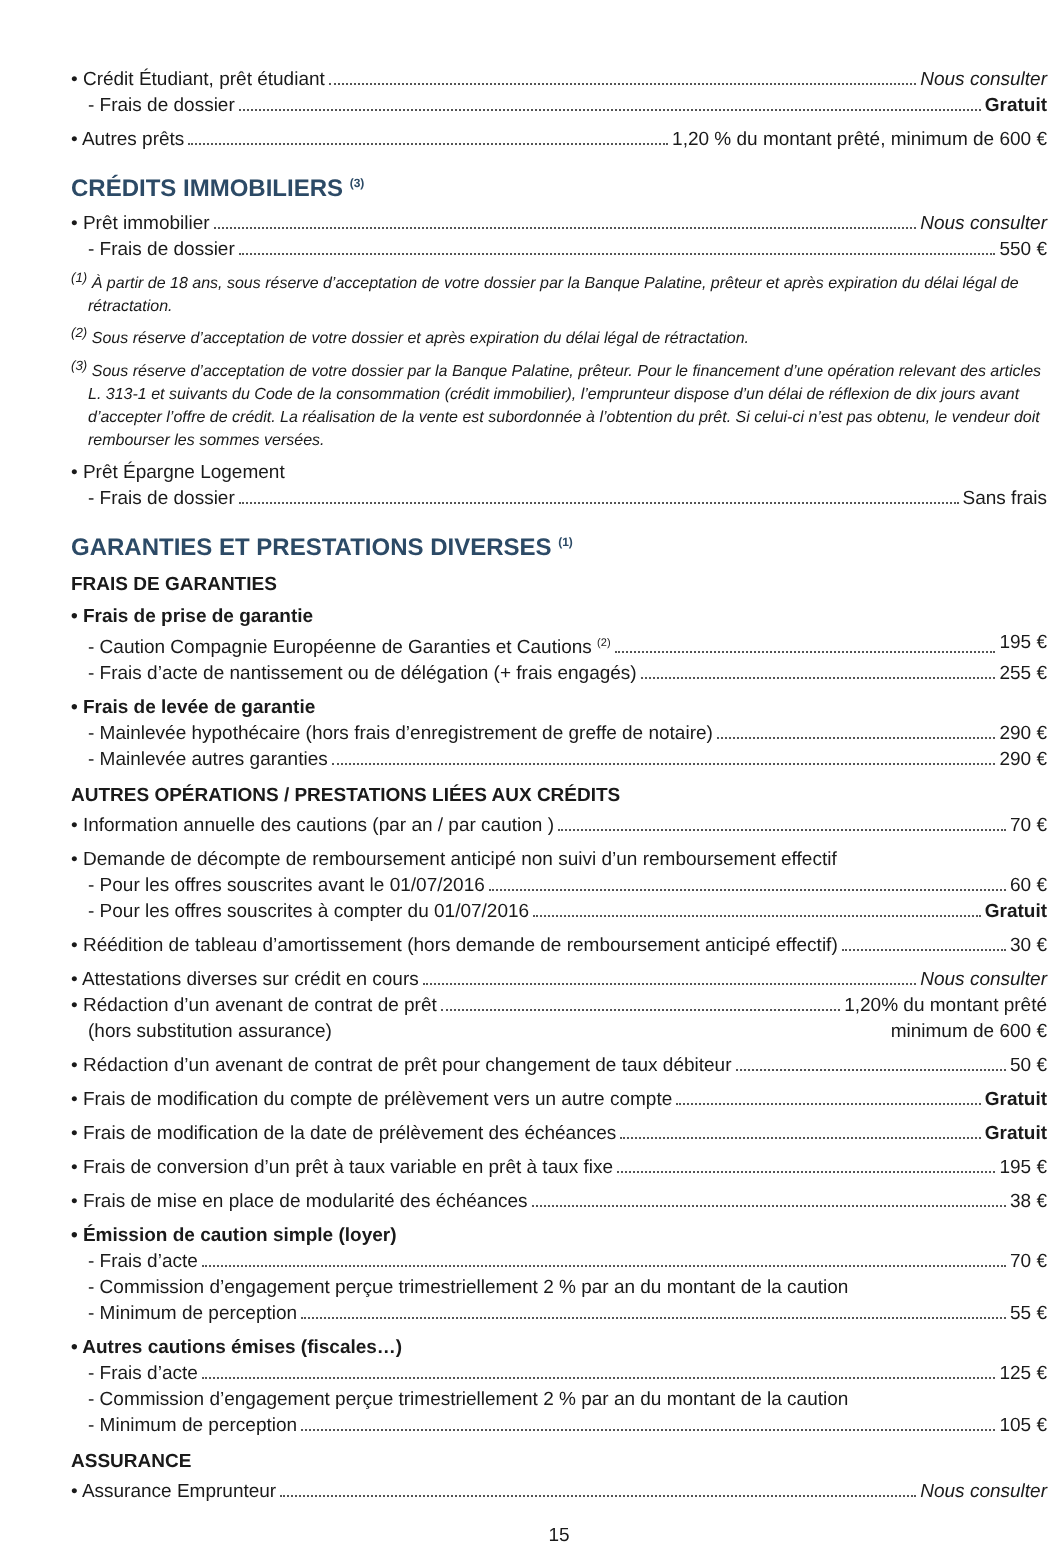• Crédit Étudiant, prêt étudiant Nous consulter
- Frais de dossier Gratuit
• Autres prêts 1,20 % du montant prêté, minimum de 600 €
CRÉDITS IMMOBILIERS <sup>(3)</sup>
• Prêt immobilier Nous consulter
- Frais de dossier 550 €
<sup>(1)</sup> À partir de 18 ans, sous réserve d’acceptation de votre dossier par la Banque Palatine, prêteur et après expiration du délai légal de rétractation.
<sup>(2)</sup> Sous réserve d’acceptation de votre dossier et après expiration du délai légal de rétractation.
<sup>(3)</sup> Sous réserve d’acceptation de votre dossier par la Banque Palatine, prêteur. Pour le financement d’une opération relevant des articles L. 313-1 et suivants du Code de la consommation (crédit immobilier), l’emprunteur dispose d’un délai de réflexion de dix jours avant d’accepter l’offre de crédit. La réalisation de la vente est subordonnée à l’obtention du prêt. Si celui-ci n’est pas obtenu, le vendeur doit rembourser les sommes versées.
• Prêt Épargne Logement
- Frais de dossier Sans frais
GARANTIES ET PRESTATIONS DIVERSES <sup>(1)</sup>
FRAIS DE GARANTIES
• Frais de prise de garantie
- Caution Compagnie Européenne de Garanties et Cautions <sup>(2)</sup> 195 €
- Frais d’acte de nantissement ou de délégation (+ frais engagés) 255 €
• Frais de levée de garantie
- Mainlevée hypothécaire (hors frais d’enregistrement de greffe de notaire) 290 €
- Mainlevée autres garanties 290 €
AUTRES OPÉRATIONS / PRESTATIONS LIÉES AUX CRÉDITS
• Information annuelle des cautions (par an / par caution ) 70 €
• Demande de décompte de remboursement anticipé non suivi d’un remboursement effectif
- Pour les offres souscrites avant le 01/07/2016 60 €
- Pour les offres souscrites à compter du 01/07/2016 Gratuit
• Réédition de tableau d’amortissement (hors demande de remboursement anticipé effectif) 30 €
• Attestations diverses sur crédit en cours Nous consulter
• Rédaction d’un avenant de contrat de prêt 1,20% du montant prêté
(hors substitution assurance) minimum de 600 €
• Rédaction d’un avenant de contrat de prêt pour changement de taux débiteur 50 €
• Frais de modification du compte de prélèvement vers un autre compte Gratuit
• Frais de modification de la date de prélèvement des échéances Gratuit
• Frais de conversion d’un prêt à taux variable en prêt à taux fixe 195 €
• Frais de mise en place de modularité des échéances 38 €
• Émission de caution simple (loyer)
- Frais d’acte 70 €
- Commission d’engagement perçue trimestriellement 2 % par an du montant de la caution
- Minimum de perception 55 €
• Autres cautions émises (fiscales…)
- Frais d’acte 125 €
- Commission d’engagement perçue trimestriellement 2 % par an du montant de la caution
- Minimum de perception 105 €
ASSURANCE
• Assurance Emprunteur Nous consulter
15